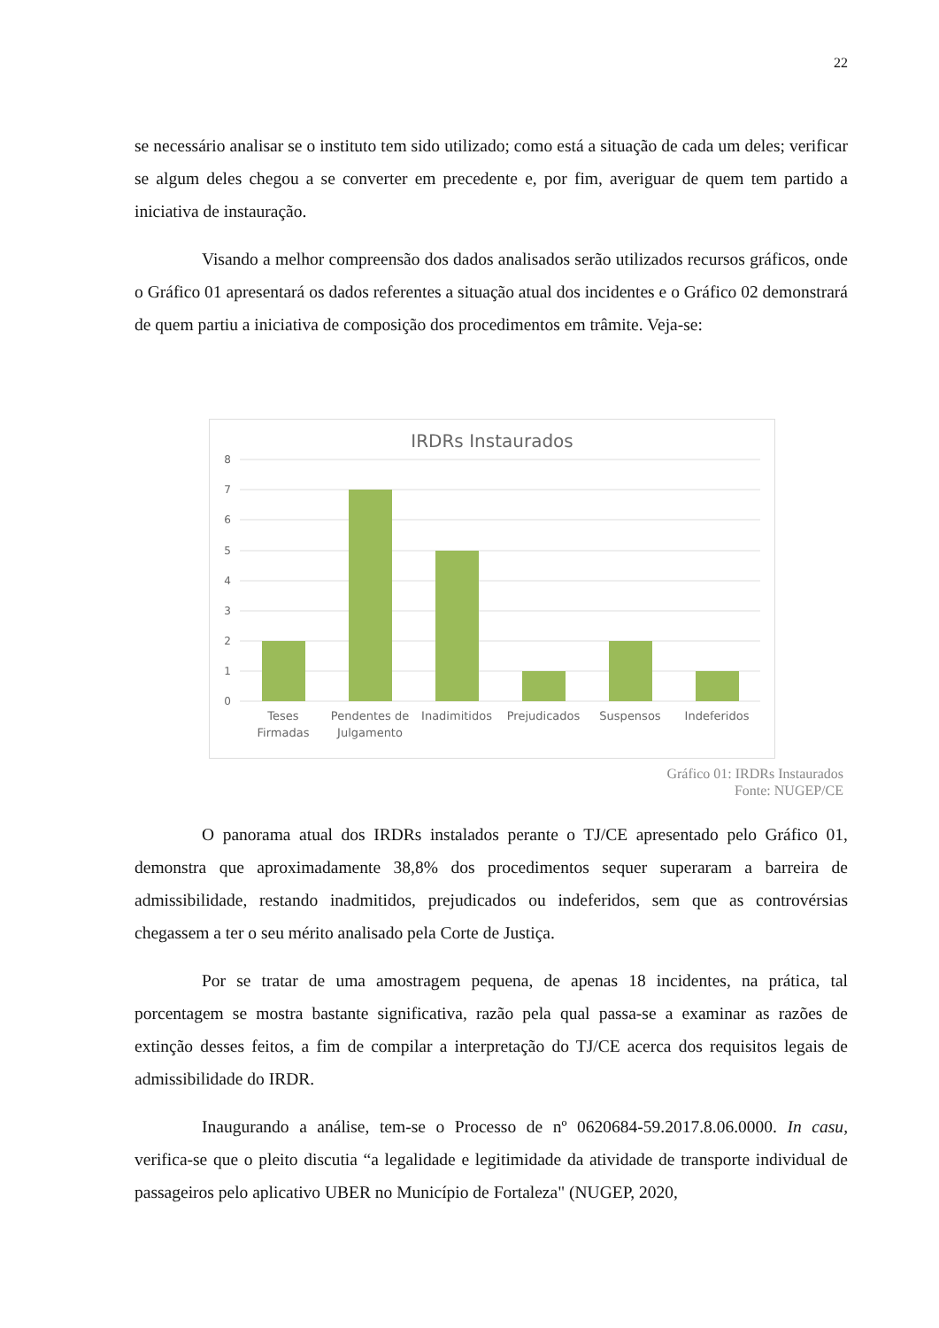22
se necessário analisar se o instituto tem sido utilizado; como está a situação de cada um deles; verificar se algum deles chegou a se converter em precedente e, por fim, averiguar de quem tem partido a iniciativa de instauração.
Visando a melhor compreensão dos dados analisados serão utilizados recursos gráficos, onde o Gráfico 01 apresentará os dados referentes a situação atual dos incidentes e o Gráfico 02 demonstrará de quem partiu a iniciativa de composição dos procedimentos em trâmite. Veja-se:
IRDRs Instaurados
8
7
6
5
4
3
2
1
0
Teses
Firmadas
Pendentes de
Julgamento
Inadimitidos
Prejudicados
Suspensos
Indeferidos
Gráfico 01: IRDRs Instaurados
Fonte: NUGEP/CE
O panorama atual dos IRDRs instalados perante o TJ/CE apresentado pelo Gráfico 01, demonstra que aproximadamente 38,8% dos procedimentos sequer superaram a barreira de admissibilidade, restando inadmitidos, prejudicados ou indeferidos, sem que as controvérsias chegassem a ter o seu mérito analisado pela Corte de Justiça.
Por se tratar de uma amostragem pequena, de apenas 18 incidentes, na prática, tal porcentagem se mostra bastante significativa, razão pela qual passa-se a examinar as razões de extinção desses feitos, a fim de compilar a interpretação do TJ/CE acerca dos requisitos legais de admissibilidade do IRDR.
Inaugurando a análise, tem-se o Processo de nº 0620684-59.2017.8.06.0000. In casu, verifica-se que o pleito discutia “a legalidade e legitimidade da atividade de transporte individual de passageiros pelo aplicativo UBER no Município de Fortaleza" (NUGEP, 2020,